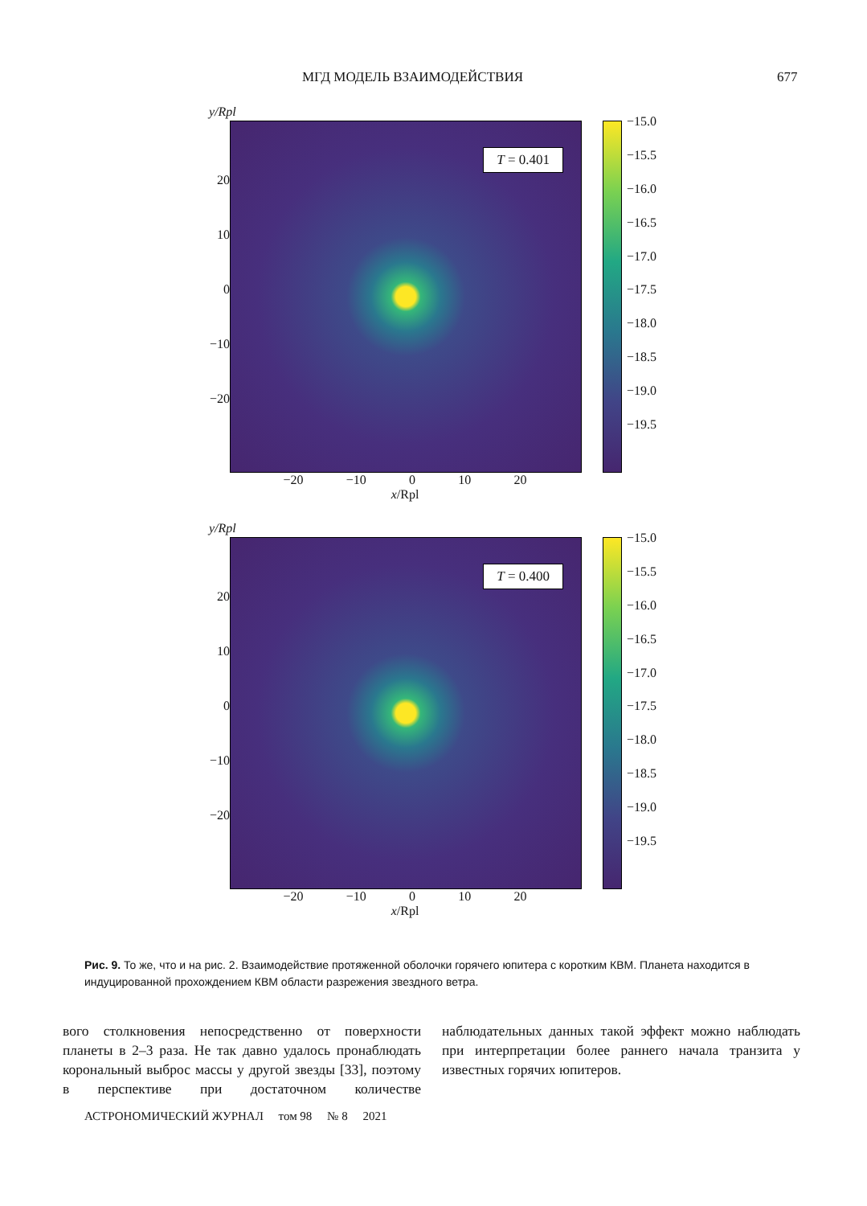МГД МОДЕЛЬ ВЗАИМОДЕЙСТВИЯ 677
y/Rpl
20
10
0
−10
−20
T = 0.401
−15.0
−15.5
−16.0
−16.5
−17.0
−17.5
−18.0
−18.5
−19.0
−19.5
−20 −10 0 10 20
x/Rpl
y/Rpl
20
10
0
−10
−20
T = 0.400
−15.0
−15.5
−16.0
−16.5
−17.0
−17.5
−18.0
−18.5
−19.0
−19.5
−20 −10 0 10 20
x/Rpl
Рис. 9. То же, что и на рис. 2. Взаимодействие протяженной оболочки горячего юпитера с коротким КВМ. Планета находится в индуцированной прохождением КВМ области разрежения звездного ветра.
вого столкновения непосредственно от поверхности планеты в 2–3 раза. Не так давно удалось пронаблюдать корональный выброс массы у другой звезды [33], поэтому в перспективе при достаточном количестве наблюдательных данных такой эффект можно наблюдать при интерпретации более раннего начала транзита у известных горячих юпитеров.
АСТРОНОМИЧЕСКИЙ ЖУРНАЛ том 98 № 8 2021